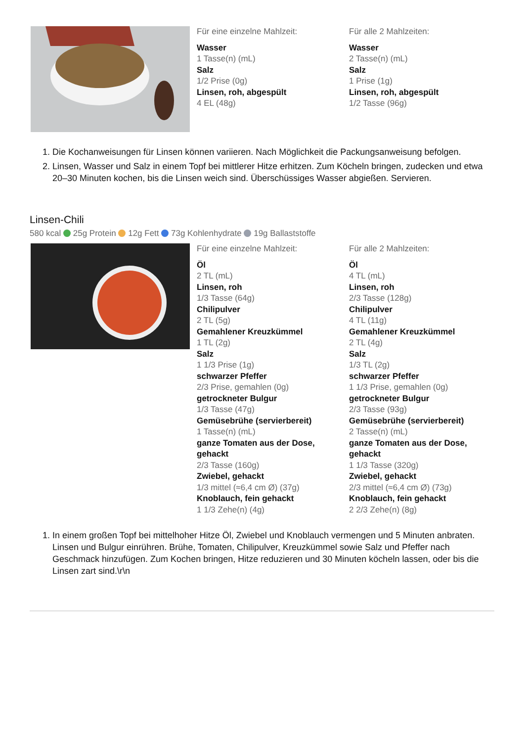Für eine einzelne Mahlzeit:
Wasser
1 Tasse(n) (mL)
Salz
1/2 Prise (0g)
Linsen, roh, abgespült
4 EL (48g)
Für alle 2 Mahlzeiten:
Wasser
2 Tasse(n) (mL)
Salz
1 Prise (1g)
Linsen, roh, abgespült
1/2 Tasse (96g)
1. Die Kochanweisungen für Linsen können variieren. Nach Möglichkeit die Packungsanweisung befolgen.
2. Linsen, Wasser und Salz in einem Topf bei mittlerer Hitze erhitzen. Zum Köcheln bringen, zudecken und etwa 20–30 Minuten kochen, bis die Linsen weich sind. Überschüssiges Wasser abgießen. Servieren.
Linsen-Chili
580 kcal 25g Protein 12g Fett 73g Kohlenhydrate 19g Ballaststoffe
Für eine einzelne Mahlzeit:
Öl
2 TL (mL)
Linsen, roh
1/3 Tasse (64g)
Chilipulver
2 TL (5g)
Gemahlener Kreuzkümmel
1 TL (2g)
Salz
1 1/3 Prise (1g)
schwarzer Pfeffer
2/3 Prise, gemahlen (0g)
getrockneter Bulgur
1/3 Tasse (47g)
Gemüsebrühe (servierbereit)
1 Tasse(n) (mL)
ganze Tomaten aus der Dose, gehackt
2/3 Tasse (160g)
Zwiebel, gehackt
1/3 mittel (≈6,4 cm Ø) (37g)
Knoblauch, fein gehackt
1 1/3 Zehe(n) (4g)
Für alle 2 Mahlzeiten:
Öl
4 TL (mL)
Linsen, roh
2/3 Tasse (128g)
Chilipulver
4 TL (11g)
Gemahlener Kreuzkümmel
2 TL (4g)
Salz
1/3 TL (2g)
schwarzer Pfeffer
1 1/3 Prise, gemahlen (0g)
getrockneter Bulgur
2/3 Tasse (93g)
Gemüsebrühe (servierbereit)
2 Tasse(n) (mL)
ganze Tomaten aus der Dose, gehackt
1 1/3 Tasse (320g)
Zwiebel, gehackt
2/3 mittel (≈6,4 cm Ø) (73g)
Knoblauch, fein gehackt
2 2/3 Zehe(n) (8g)
1. In einem großen Topf bei mittelhoher Hitze Öl, Zwiebel und Knoblauch vermengen und 5 Minuten anbraten. Linsen und Bulgur einrühren. Brühe, Tomaten, Chilipulver, Kreuzkümmel sowie Salz und Pfeffer nach Geschmack hinzufügen. Zum Kochen bringen, Hitze reduzieren und 30 Minuten köcheln lassen, oder bis die Linsen zart sind.\r\n